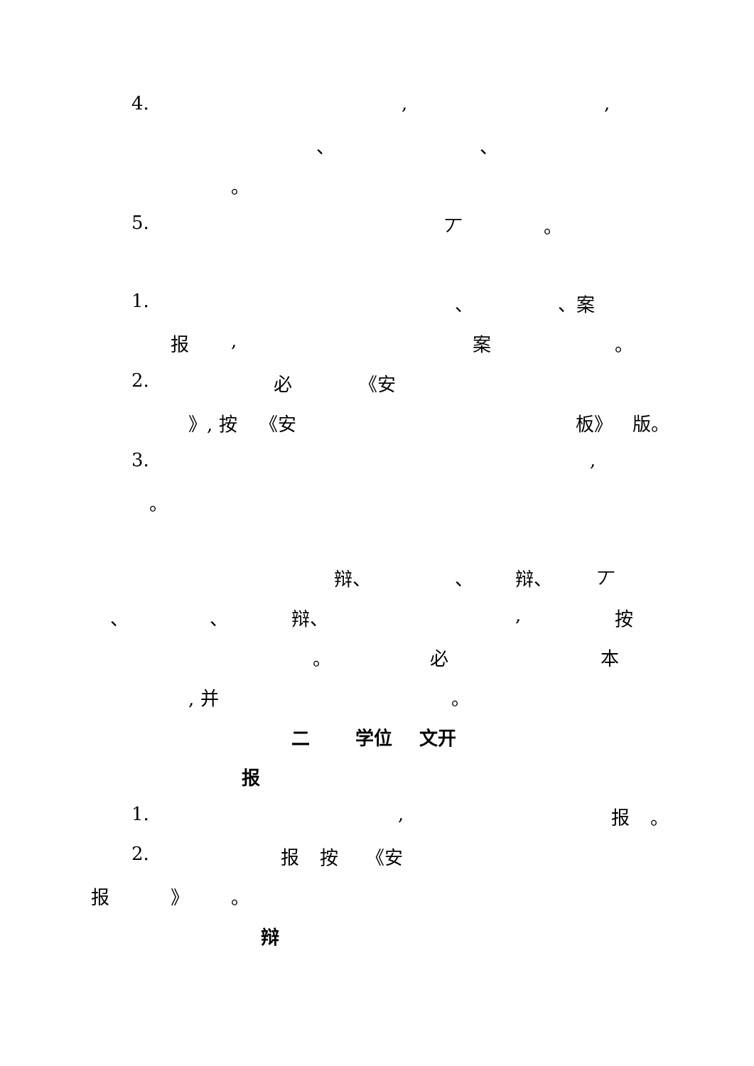4. , ,
、 、
。
5. 丆 。
1. 、 、案
报 , 案 。
2. 必 《安
》, 按 《安 板》 版。
3. ,
。
辩、 、 辩、 丆
、 、 辩、 , 按
。 必 本
, 并 。
二 学位 文开
报
1. , 报 。
2. 报 按 《安
报 》 。
辩